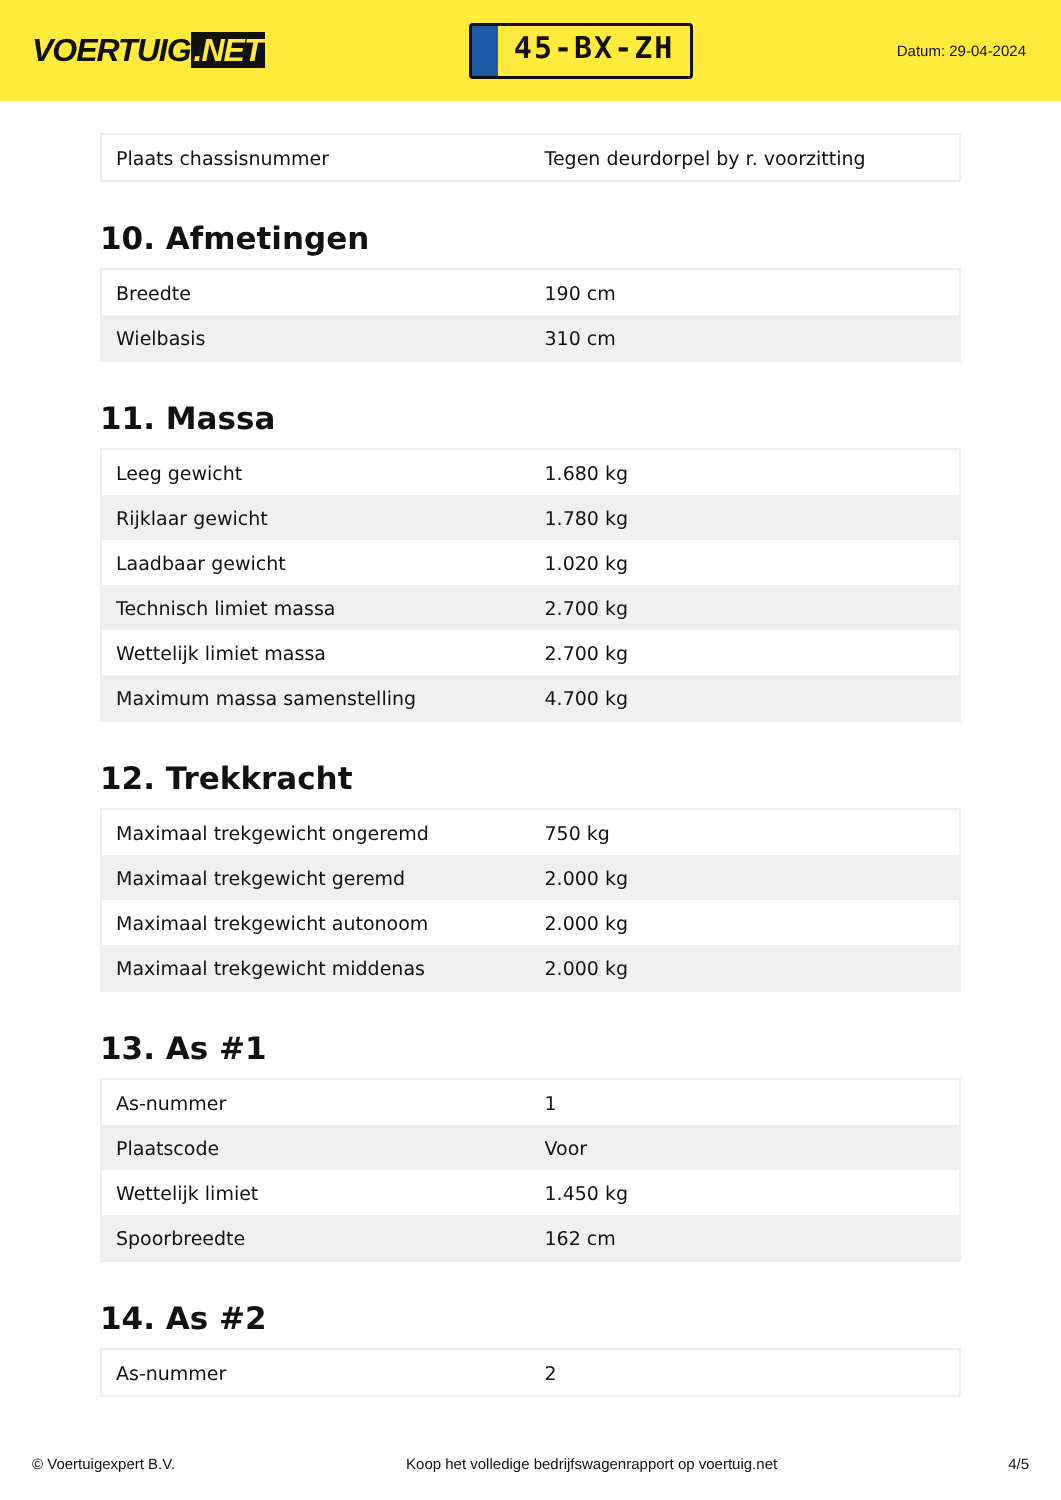VOERTUIG.NET
45-BX-ZH
Datum: 29-04-2024
| Plaats chassisnummer | Tegen deurdorpel by r. voorzitting |
10. Afmetingen
| Breedte | 190 cm |
| Wielbasis | 310 cm |
11. Massa
| Leeg gewicht | 1.680 kg |
| Rijklaar gewicht | 1.780 kg |
| Laadbaar gewicht | 1.020 kg |
| Technisch limiet massa | 2.700 kg |
| Wettelijk limiet massa | 2.700 kg |
| Maximum massa samenstelling | 4.700 kg |
12. Trekkracht
| Maximaal trekgewicht ongeremd | 750 kg |
| Maximaal trekgewicht geremd | 2.000 kg |
| Maximaal trekgewicht autonoom | 2.000 kg |
| Maximaal trekgewicht middenas | 2.000 kg |
13. As #1
| As-nummer | 1 |
| Plaatscode | Voor |
| Wettelijk limiet | 1.450 kg |
| Spoorbreedte | 162 cm |
14. As #2
| As-nummer | 2 |
© Voertuigexpert B.V. Koop het volledige bedrijfswagenrapport op voertuig.net 4/5